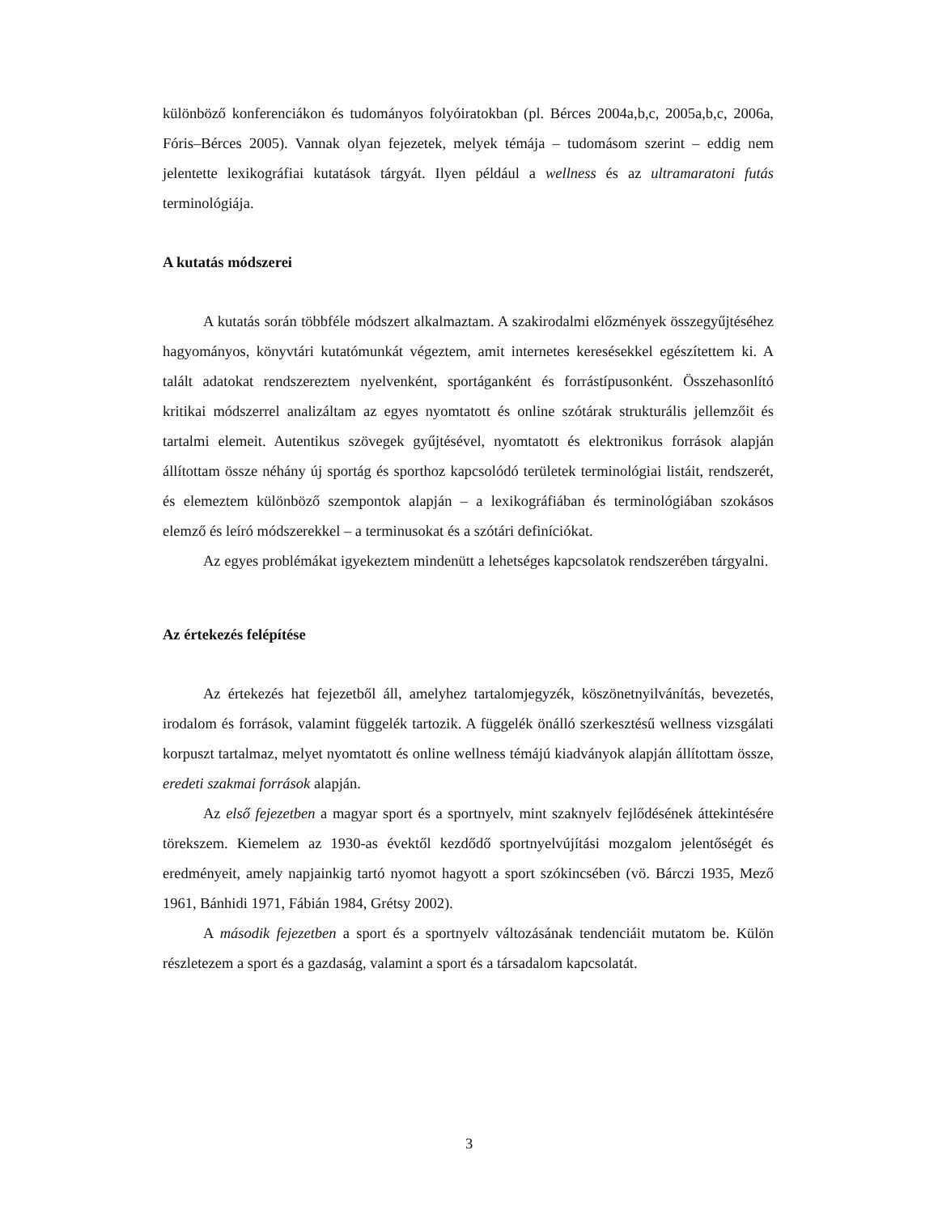különböző konferenciákon és tudományos folyóiratokban (pl. Bérces 2004a,b,c, 2005a,b,c, 2006a, Fóris–Bérces 2005). Vannak olyan fejezetek, melyek témája – tudomásom szerint – eddig nem jelentette lexikográfiai kutatások tárgyát. Ilyen például a wellness és az ultramaratoni futás terminológiája.
A kutatás módszerei
A kutatás során többféle módszert alkalmaztam. A szakirodalmi előzmények összegyűjtéséhez hagyományos, könyvtári kutatómunkát végeztem, amit internetes keresésekkel egészítettem ki. A talált adatokat rendszereztem nyelvenként, sportáganként és forrástípusonként. Összehasonlító kritikai módszerrel analizáltam az egyes nyomtatott és online szótárak strukturális jellemzőit és tartalmi elemeit. Autentikus szövegek gyűjtésével, nyomtatott és elektronikus források alapján állítottam össze néhány új sportág és sporthoz kapcsolódó területek terminológiai listáit, rendszerét, és elemeztem különböző szempontok alapján – a lexikográfiában és terminológiában szokásos elemző és leíró módszerekkel – a terminusokat és a szótári definíciókat.
Az egyes problémákat igyekeztem mindenütt a lehetséges kapcsolatok rendszerében tárgyalni.
Az értekezés felépítése
Az értekezés hat fejezetből áll, amelyhez tartalomjegyzék, köszönetnyilvánítás, bevezetés, irodalom és források, valamint függelék tartozik. A függelék önálló szerkesztésű wellness vizsgálati korpuszt tartalmaz, melyet nyomtatott és online wellness témájú kiadványok alapján állítottam össze, eredeti szakmai források alapján.
Az első fejezetben a magyar sport és a sportnyelv, mint szaknyelv fejlődésének áttekintésére törekszem. Kiemelem az 1930-as évektől kezdődő sportnyelvújítási mozgalom jelentőségét és eredményeit, amely napjainkig tartó nyomot hagyott a sport szókincsében (vö. Bárczi 1935, Mező 1961, Bánhidi 1971, Fábián 1984, Grétsy 2002).
A második fejezetben a sport és a sportnyelv változásának tendenciáit mutatom be. Külön részletezem a sport és a gazdaság, valamint a sport és a társadalom kapcsolatát.
3